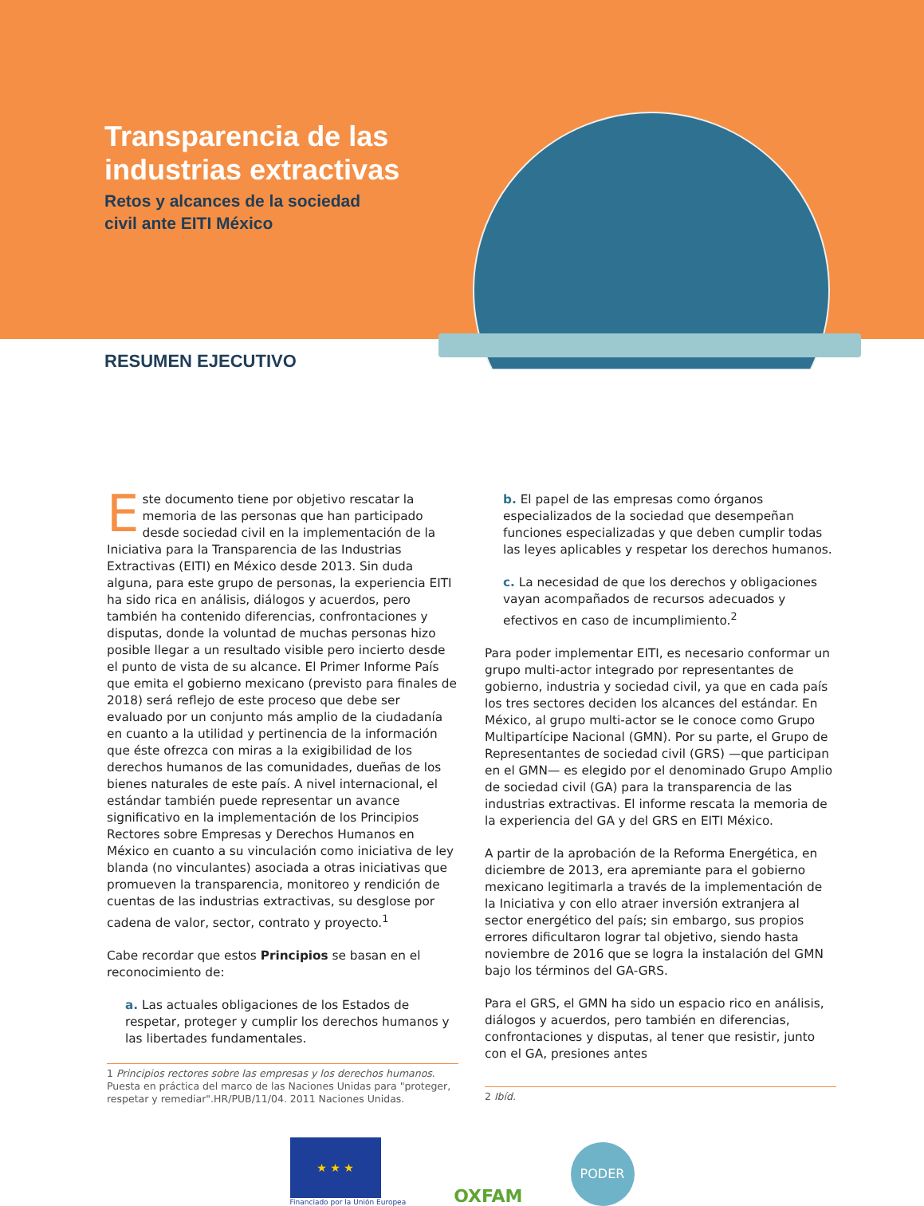Transparencia de las
industrias extractivas
Retos y alcances de la sociedad
civil ante EITI México
RESUMEN EJECUTIVO
Este documento tiene por objetivo rescatar la memoria de las personas que han participado desde sociedad civil en la implementación de la Iniciativa para la Transparencia de las Industrias Extractivas (EITI) en México desde 2013. Sin duda alguna, para este grupo de personas, la experiencia EITI ha sido rica en análisis, diálogos y acuerdos, pero también ha contenido diferencias, confrontaciones y disputas, donde la voluntad de muchas personas hizo posible llegar a un resultado visible pero incierto desde el punto de vista de su alcance. El Primer Informe País que emita el gobierno mexicano (previsto para finales de 2018) será reflejo de este proceso que debe ser evaluado por un conjunto más amplio de la ciudadanía en cuanto a la utilidad y pertinencia de la información que éste ofrezca con miras a la exigibilidad de los derechos humanos de las comunidades, dueñas de los bienes naturales de este país. A nivel internacional, el estándar también puede representar un avance significativo en la implementación de los Principios Rectores sobre Empresas y Derechos Humanos en México en cuanto a su vinculación como iniciativa de ley blanda (no vinculantes) asociada a otras iniciativas que promueven la transparencia, monitoreo y rendición de cuentas de las industrias extractivas, su desglose por cadena de valor, sector, contrato y proyecto.<sup>1</sup>
Cabe recordar que estos Principios se basan en el reconocimiento de:
a. Las actuales obligaciones de los Estados de respetar, proteger y cumplir los derechos humanos y las libertades fundamentales.
1 Principios rectores sobre las empresas y los derechos humanos. Puesta en práctica del marco de las Naciones Unidas para "proteger, respetar y remediar".HR/PUB/11/04. 2011 Naciones Unidas.
b. El papel de las empresas como órganos especializados de la sociedad que desempeñan funciones especializadas y que deben cumplir todas las leyes aplicables y respetar los derechos humanos.
c. La necesidad de que los derechos y obligaciones vayan acompañados de recursos adecuados y efectivos en caso de incumplimiento.<sup>2</sup>
Para poder implementar EITI, es necesario conformar un grupo multi-actor integrado por representantes de gobierno, industria y sociedad civil, ya que en cada país los tres sectores deciden los alcances del estándar. En México, al grupo multi-actor se le conoce como Grupo Multipartícipe Nacional (GMN). Por su parte, el Grupo de Representantes de sociedad civil (GRS) —que participan en el GMN— es elegido por el denominado Grupo Amplio de sociedad civil (GA) para la transparencia de las industrias extractivas. El informe rescata la memoria de la experiencia del GA y del GRS en EITI México.
A partir de la aprobación de la Reforma Energética, en diciembre de 2013, era apremiante para el gobierno mexicano legitimarla a través de la implementación de la Iniciativa y con ello atraer inversión extranjera al sector energético del país; sin embargo, sus propios errores dificultaron lograr tal objetivo, siendo hasta noviembre de 2016 que se logra la instalación del GMN bajo los términos del GA-GRS.
Para el GRS, el GMN ha sido un espacio rico en análisis, diálogos y acuerdos, pero también en diferencias, confrontaciones y disputas, al tener que resistir, junto con el GA, presiones antes
2 Ibíd.
★ ★ ★
Financiado por la Unión Europea
OXFAM
PODER